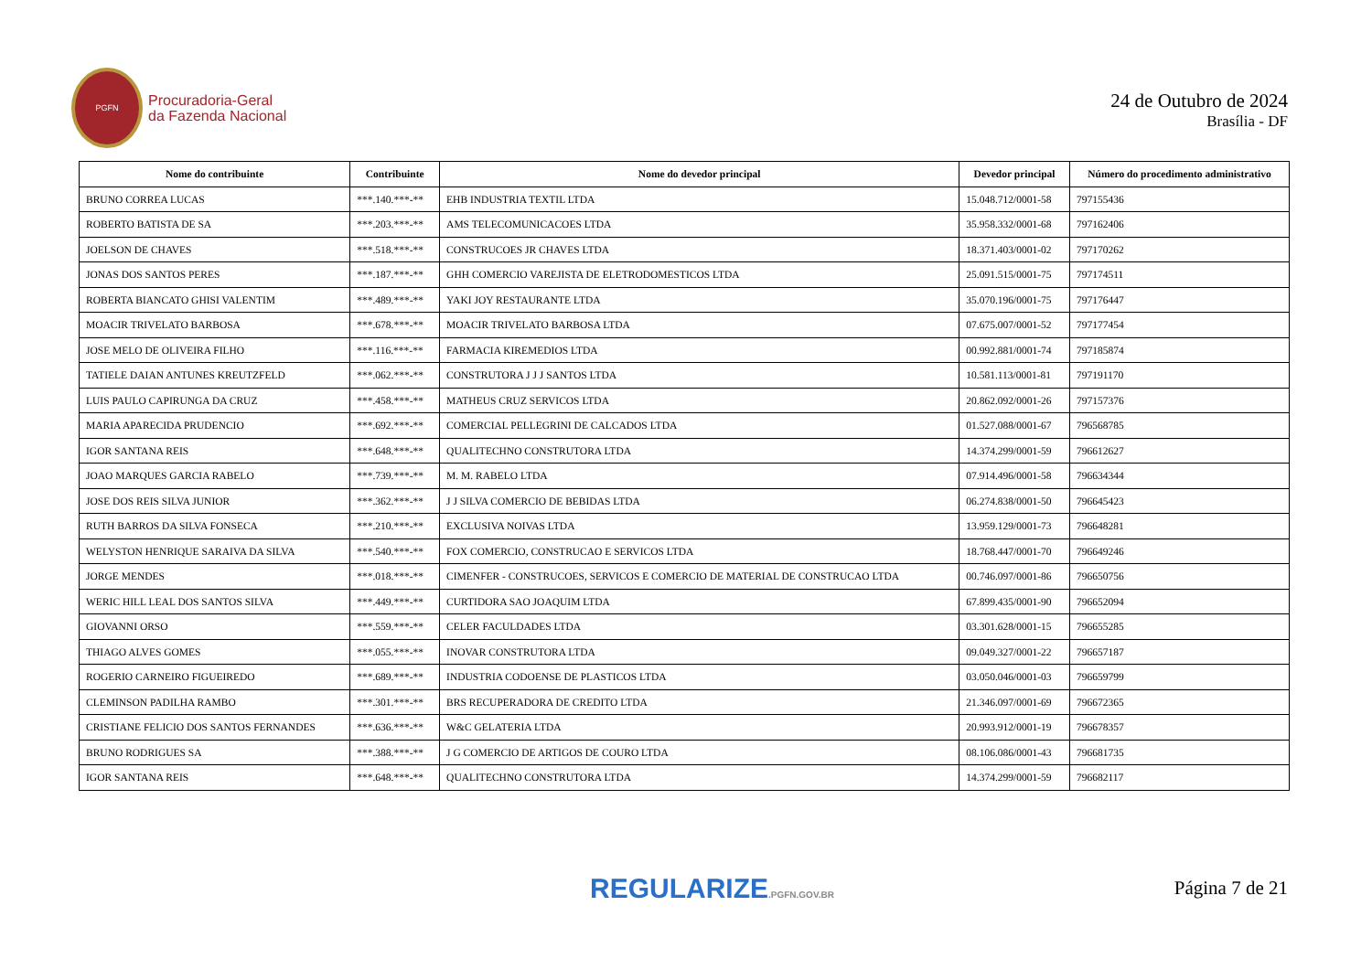PGFN
Procuradoria-Geral
da Fazenda Nacional
24 de Outubro de 2024
Brasília - DF
| Nome do contribuinte | Contribuinte | Nome do devedor principal | Devedor principal | Número do procedimento administrativo |
| --- | --- | --- | --- | --- |
| BRUNO CORREA LUCAS | ***.140.***-** | EHB INDUSTRIA TEXTIL LTDA | 15.048.712/0001-58 | 797155436 |
| ROBERTO BATISTA DE SA | ***.203.***-** | AMS TELECOMUNICACOES LTDA | 35.958.332/0001-68 | 797162406 |
| JOELSON DE CHAVES | ***.518.***-** | CONSTRUCOES JR CHAVES LTDA | 18.371.403/0001-02 | 797170262 |
| JONAS DOS SANTOS PERES | ***.187.***-** | GHH COMERCIO VAREJISTA DE ELETRODOMESTICOS LTDA | 25.091.515/0001-75 | 797174511 |
| ROBERTA BIANCATO GHISI VALENTIM | ***.489.***-** | YAKI JOY RESTAURANTE LTDA | 35.070.196/0001-75 | 797176447 |
| MOACIR TRIVELATO BARBOSA | ***.678.***-** | MOACIR TRIVELATO BARBOSA LTDA | 07.675.007/0001-52 | 797177454 |
| JOSE MELO DE OLIVEIRA FILHO | ***.116.***-** | FARMACIA KIREMEDIOS LTDA | 00.992.881/0001-74 | 797185874 |
| TATIELE DAIAN ANTUNES KREUTZFELD | ***.062.***-** | CONSTRUTORA J J J SANTOS LTDA | 10.581.113/0001-81 | 797191170 |
| LUIS PAULO CAPIRUNGA DA CRUZ | ***.458.***-** | MATHEUS CRUZ SERVICOS LTDA | 20.862.092/0001-26 | 797157376 |
| MARIA APARECIDA PRUDENCIO | ***.692.***-** | COMERCIAL PELLEGRINI DE CALCADOS LTDA | 01.527.088/0001-67 | 796568785 |
| IGOR SANTANA REIS | ***.648.***-** | QUALITECHNO CONSTRUTORA LTDA | 14.374.299/0001-59 | 796612627 |
| JOAO MARQUES GARCIA RABELO | ***.739.***-** | M. M. RABELO LTDA | 07.914.496/0001-58 | 796634344 |
| JOSE DOS REIS SILVA JUNIOR | ***.362.***-** | J J SILVA COMERCIO DE BEBIDAS LTDA | 06.274.838/0001-50 | 796645423 |
| RUTH BARROS DA SILVA FONSECA | ***.210.***-** | EXCLUSIVA NOIVAS LTDA | 13.959.129/0001-73 | 796648281 |
| WELYSTON HENRIQUE SARAIVA DA SILVA | ***.540.***-** | FOX COMERCIO, CONSTRUCAO E SERVICOS LTDA | 18.768.447/0001-70 | 796649246 |
| JORGE MENDES | ***.018.***-** | CIMENFER - CONSTRUCOES, SERVICOS E COMERCIO DE MATERIAL DE CONSTRUCAO LTDA | 00.746.097/0001-86 | 796650756 |
| WERIC HILL LEAL DOS SANTOS SILVA | ***.449.***-** | CURTIDORA SAO JOAQUIM LTDA | 67.899.435/0001-90 | 796652094 |
| GIOVANNI ORSO | ***.559.***-** | CELER FACULDADES LTDA | 03.301.628/0001-15 | 796655285 |
| THIAGO ALVES GOMES | ***.055.***-** | INOVAR CONSTRUTORA LTDA | 09.049.327/0001-22 | 796657187 |
| ROGERIO CARNEIRO FIGUEIREDO | ***.689.***-** | INDUSTRIA CODOENSE DE PLASTICOS LTDA | 03.050.046/0001-03 | 796659799 |
| CLEMINSON PADILHA RAMBO | ***.301.***-** | BRS RECUPERADORA DE CREDITO LTDA | 21.346.097/0001-69 | 796672365 |
| CRISTIANE FELICIO DOS SANTOS FERNANDES | ***.636.***-** | W&C GELATERIA LTDA | 20.993.912/0001-19 | 796678357 |
| BRUNO RODRIGUES SA | ***.388.***-** | J G COMERCIO DE ARTIGOS DE COURO LTDA | 08.106.086/0001-43 | 796681735 |
| IGOR SANTANA REIS | ***.648.***-** | QUALITECHNO CONSTRUTORA LTDA | 14.374.299/0001-59 | 796682117 |
REGULARIZE.PGFN.GOV.BR
Página 7 de 21